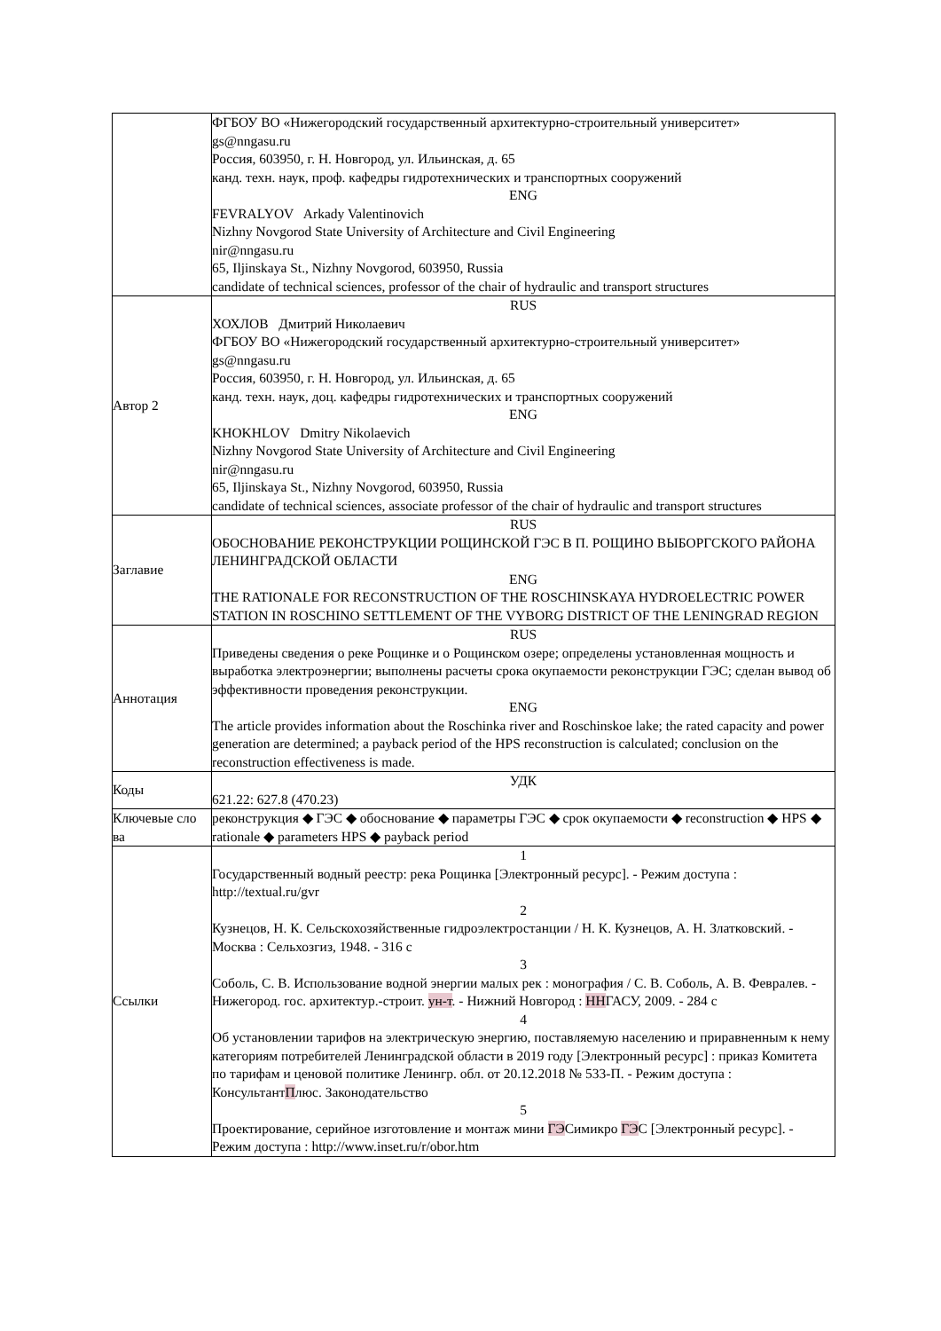| | ФГБОУ ВО «Нижегородский государственный архитектурно-строительный университет» gs@nngasu.ru Россия, 603950, г. Н. Новгород, ул. Ильинская, д. 65 канд. техн. наук, проф. кафедры гидротехнических и транспортных сооружений ENG FEVRALYOV Arkady Valentinovich Nizhny Novgorod State University of Architecture and Civil Engineering nir@nngasu.ru 65, Iljinskaya St., Nizhny Novgorod, 603950, Russia candidate of technical sciences, professor of the chair of hydraulic and transport structures |
| Автор 2 | RUS ХОХЛОВ Дмитрий Николаевич ФГБОУ ВО «Нижегородский государственный архитектурно-строительный университет» gs@nngasu.ru Россия, 603950, г. Н. Новгород, ул. Ильинская, д. 65 канд. техн. наук, доц. кафедры гидротехнических и транспортных сооружений ENG KHOKHLOV Dmitry Nikolaevich Nizhny Novgorod State University of Architecture and Civil Engineering nir@nngasu.ru 65, Iljinskaya St., Nizhny Novgorod, 603950, Russia candidate of technical sciences, associate professor of the chair of hydraulic and transport structures |
| Заглавие | RUS ОБОСНОВАНИЕ РЕКОНСТРУКЦИИ РОЩИНСКОЙ ГЭС В П. РОЩИНО ВЫБОРГСКОГО РАЙОНА ЛЕНИНГРАДСКОЙ ОБЛАСТИ ENG THE RATIONALE FOR RECONSTRUCTION OF THE ROSCHINSKAYA HYDROELECTRIC POWER STATION IN ROSCHINO SETTLEMENT OF THE VYBORG DISTRICT OF THE LENINGRAD REGION |
| Аннотация | RUS Приведены сведения о реке Рощинке и о Рощинском озере; определены установленная мощность и выработка электроэнергии; выполнены расчеты срока окупаемости реконструкции ГЭС; сделан вывод об эффективности проведения реконструкции. ENG The article provides information about the Roschinka river and Roschinskoe lake; the rated capacity and power generation are determined; a payback period of the HPS reconstruction is calculated; conclusion on the reconstruction effectiveness is made. |
| Коды | УДК 621.22: 627.8 (470.23) |
| Ключевые сло ва | реконструкция ◆ ГЭС ◆ обоснование ◆ параметры ГЭС ◆ срок окупаемости ◆ reconstruction ◆ HPS ◆ rationale ◆ parameters HPS ◆ payback period |
| Ссылки | 1 Государственный водный реестр: река Рощинка [Электронный ресурс]. - Режим доступа : http://textual.ru/gvr 2 Кузнецов, Н. К. Сельскохозяйственные гидроэлектростанции / Н. К. Кузнецов, А. Н. Златковский. - Москва : Сельхозгиз, 1948. - 316 с 3 Соболь, С. В. Использование водной энергии малых рек : монография / С. В. Соболь, А. В. Февралев. - Нижегород. гос. архитектур.-строит. ун-т . - Нижний Новгород : НН ГАСУ, 2009. - 284 с 4 Об установлении тарифов на электрическую энергию, поставляемую населению и приравненным к нему категориям потребителей Ленинградской области в 2019 году [Электронный ресурс] : приказ Комитета по тарифам и ценовой политике Ленингр. обл. от 20.12.2018 № 533-П. - Режим доступа : Консультант П люс. Законодательство 5 Проектирование, серийное изготовление и монтаж мини ГЭ Симикро ГЭ С [Электронный ресурс]. - Режим доступа : http://www.inset.ru/r/obor.htm |